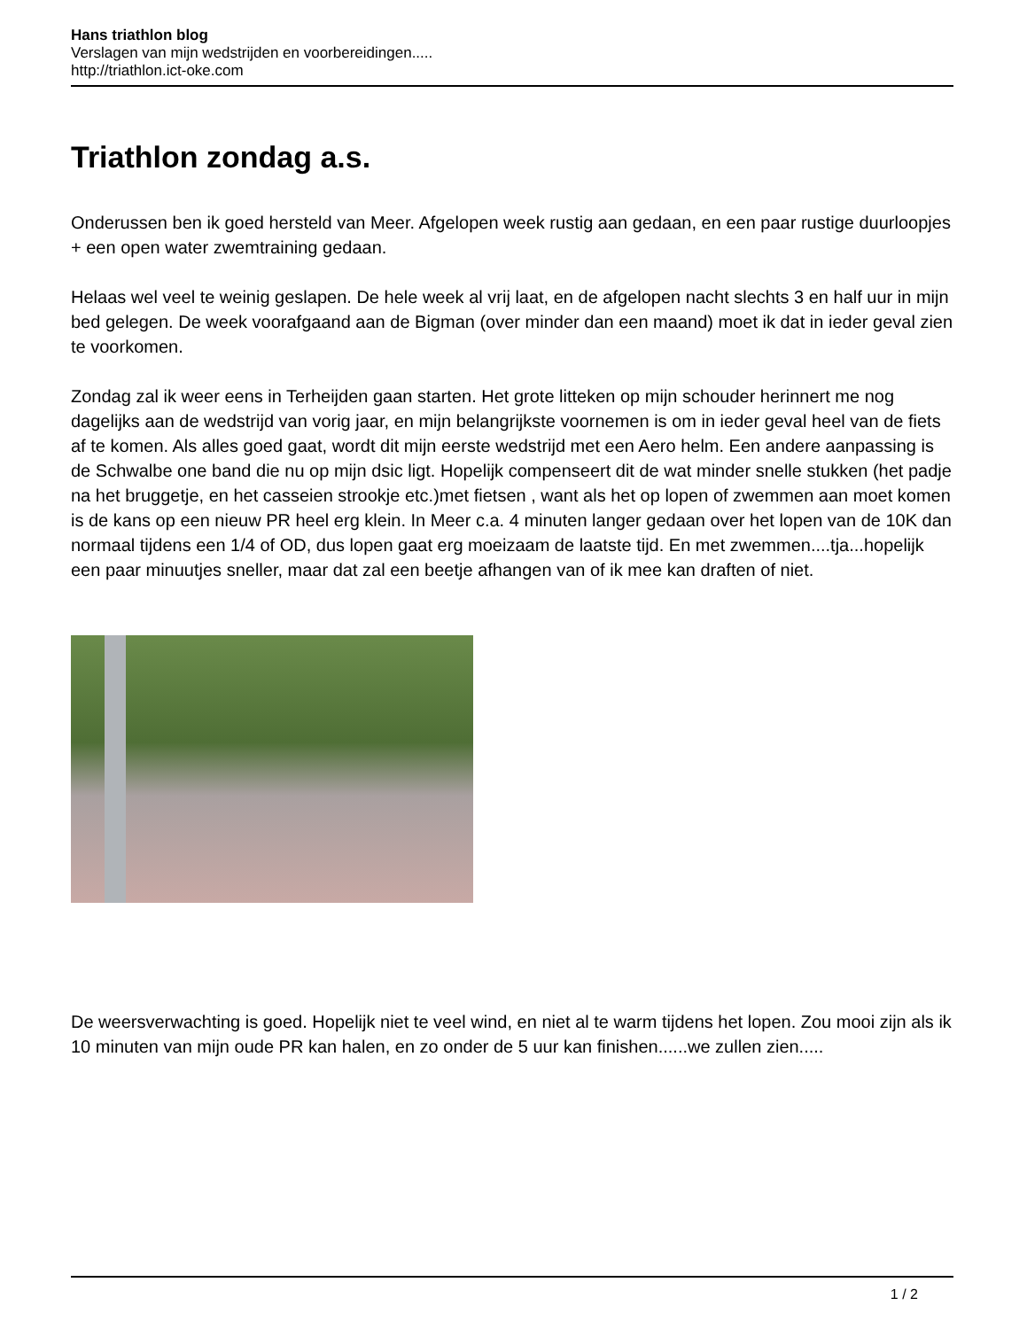Hans triathlon blog
Verslagen van mijn wedstrijden en voorbereidingen.....
http://triathlon.ict-oke.com
Triathlon zondag a.s.
Onderussen ben ik goed hersteld van Meer. Afgelopen week rustig aan gedaan, en een paar rustige duurloopjes + een open water zwemtraining gedaan.
Helaas wel veel te weinig geslapen. De hele week al vrij laat, en de afgelopen nacht slechts 3 en half uur in mijn bed gelegen. De week voorafgaand aan de Bigman (over minder dan een maand) moet ik dat in ieder geval zien te voorkomen.
Zondag zal ik weer eens in Terheijden gaan starten. Het grote litteken op mijn schouder herinnert me nog dagelijks aan de wedstrijd van vorig jaar, en mijn belangrijkste voornemen is om in ieder geval heel van de fiets af te komen. Als alles goed gaat, wordt dit mijn eerste wedstrijd met een Aero helm. Een andere aanpassing is de Schwalbe one band die nu op mijn dsic ligt. Hopelijk compenseert dit de wat minder snelle stukken (het padje na het bruggetje, en het casseien strookje etc.)met fietsen , want als het op lopen of zwemmen aan moet komen is de kans op een nieuw PR heel erg klein. In Meer c.a. 4 minuten langer gedaan over het lopen van de 10K dan normaal tijdens een 1/4 of OD, dus lopen gaat erg moeizaam de laatste tijd. En met zwemmen....tja...hopelijk een paar minuutjes sneller, maar dat zal een beetje afhangen van of ik mee kan draften of niet.
De weersverwachting is goed. Hopelijk niet te veel wind, en niet al te warm tijdens het lopen. Zou mooi zijn als ik 10 minuten van mijn oude PR kan halen, en zo onder de 5 uur kan finishen......we zullen zien.....
1 / 2